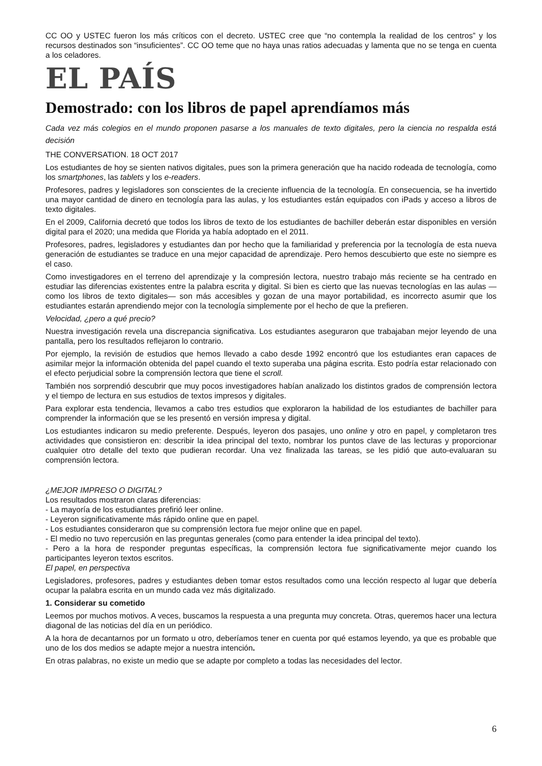CC OO y USTEC fueron los más críticos con el decreto. USTEC cree que “no contempla la realidad de los centros” y los recursos destinados son “insuficientes”. CC OO teme que no haya unas ratios adecuadas y lamenta que no se tenga en cuenta a los celadores.
EL PAÍS
Demostrado: con los libros de papel aprendíamos más
Cada vez más colegios en el mundo proponen pasarse a los manuales de texto digitales, pero la ciencia no respalda está decisión
THE CONVERSATION. 18 OCT 2017
Los estudiantes de hoy se sienten nativos digitales, pues son la primera generación que ha nacido rodeada de tecnología, como los smartphones, las tablets y los e-readers.
Profesores, padres y legisladores son conscientes de la creciente influencia de la tecnología. En consecuencia, se ha invertido una mayor cantidad de dinero en tecnología para las aulas, y los estudiantes están equipados con iPads y acceso a libros de texto digitales.
En el 2009, California decretó que todos los libros de texto de los estudiantes de bachiller deberán estar disponibles en versión digital para el 2020; una medida que Florida ya había adoptado en el 2011.
Profesores, padres, legisladores y estudiantes dan por hecho que la familiaridad y preferencia por la tecnología de esta nueva generación de estudiantes se traduce en una mejor capacidad de aprendizaje. Pero hemos descubierto que este no siempre es el caso.
Como investigadores en el terreno del aprendizaje y la compresión lectora, nuestro trabajo más reciente se ha centrado en estudiar las diferencias existentes entre la palabra escrita y digital. Si bien es cierto que las nuevas tecnologías en las aulas —como los libros de texto digitales— son más accesibles y gozan de una mayor portabilidad, es incorrecto asumir que los estudiantes estarán aprendiendo mejor con la tecnología simplemente por el hecho de que la prefieren.
Velocidad, ¿pero a qué precio?
Nuestra investigación revela una discrepancia significativa. Los estudiantes aseguraron que trabajaban mejor leyendo de una pantalla, pero los resultados reflejaron lo contrario.
Por ejemplo, la revisión de estudios que hemos llevado a cabo desde 1992 encontró que los estudiantes eran capaces de asimilar mejor la información obtenida del papel cuando el texto superaba una página escrita. Esto podría estar relacionado con el efecto perjudicial sobre la comprensión lectora que tiene el scroll.
También nos sorprendió descubrir que muy pocos investigadores habían analizado los distintos grados de comprensión lectora y el tiempo de lectura en sus estudios de textos impresos y digitales.
Para explorar esta tendencia, llevamos a cabo tres estudios que exploraron la habilidad de los estudiantes de bachiller para comprender la información que se les presentó en versión impresa y digital.
Los estudiantes indicaron su medio preferente. Después, leyeron dos pasajes, uno online y otro en papel, y completaron tres actividades que consistieron en: describir la idea principal del texto, nombrar los puntos clave de las lecturas y proporcionar cualquier otro detalle del texto que pudieran recordar. Una vez finalizada las tareas, se les pidió que auto-evaluaran su comprensión lectora.
¿MEJOR IMPRESO O DIGITAL?
Los resultados mostraron claras diferencias:
- La mayoría de los estudiantes prefirió leer online.
- Leyeron significativamente más rápido online que en papel.
- Los estudiantes consideraron que su comprensión lectora fue mejor online que en papel.
- El medio no tuvo repercusión en las preguntas generales (como para entender la idea principal del texto).
- Pero a la hora de responder preguntas específicas, la comprensión lectora fue significativamente mejor cuando los participantes leyeron textos escritos.
El papel, en perspectiva
Legisladores, profesores, padres y estudiantes deben tomar estos resultados como una lección respecto al lugar que debería ocupar la palabra escrita en un mundo cada vez más digitalizado.
1. Considerar su cometido
Leemos por muchos motivos. A veces, buscamos la respuesta a una pregunta muy concreta. Otras, queremos hacer una lectura diagonal de las noticias del día en un periódico.
A la hora de decantarnos por un formato u otro, deberíamos tener en cuenta por qué estamos leyendo, ya que es probable que uno de los dos medios se adapte mejor a nuestra intención.
En otras palabras, no existe un medio que se adapte por completo a todas las necesidades del lector.
6